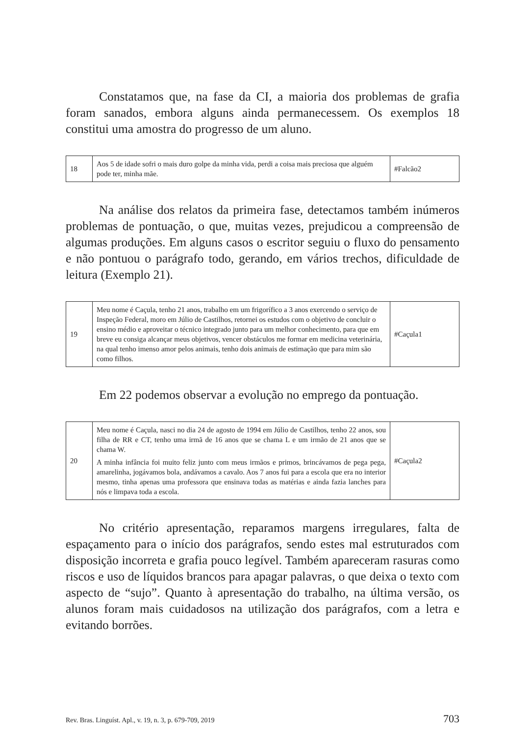Constatamos que, na fase da CI, a maioria dos problemas de grafia foram sanados, embora alguns ainda permanecessem. Os exemplos 18 constitui uma amostra do progresso de um aluno.
| 18 | Aos 5 de idade sofri o mais duro golpe da minha vida, perdi a coisa mais preciosa que alguém pode ter, minha mãe. | #Falcão2 |
Na análise dos relatos da primeira fase, detectamos também inúmeros problemas de pontuação, o que, muitas vezes, prejudicou a compreensão de algumas produções. Em alguns casos o escritor seguiu o fluxo do pensamento e não pontuou o parágrafo todo, gerando, em vários trechos, dificuldade de leitura (Exemplo 21).
| 19 | Meu nome é Caçula, tenho 21 anos, trabalho em um frigorífico a 3 anos exercendo o serviço de Inspeção Federal, moro em Júlio de Castilhos, retornei os estudos com o objetivo de concluir o ensino médio e aproveitar o técnico integrado junto para um melhor conhecimento, para que em breve eu consiga alcançar meus objetivos, vencer obstáculos me formar em medicina veterinária, na qual tenho imenso amor pelos animais, tenho dois animais de estimação que para mim são como filhos. | #Caçula1 |
Em 22 podemos observar a evolução no emprego da pontuação.
| 20 | Meu nome é Caçula, nasci no dia 24 de agosto de 1994 em Júlio de Castilhos, tenho 22 anos, sou filha de RR e CT, tenho uma irmã de 16 anos que se chama L e um irmão de 21 anos que se chama W. A minha infância foi muito feliz junto com meus irmãos e primos, brincávamos de pega pega, amarelinha, jogávamos bola, andávamos a cavalo. Aos 7 anos fui para a escola que era no interior mesmo, tinha apenas uma professora que ensinava todas as matérias e ainda fazia lanches para nós e limpava toda a escola. | #Caçula2 |
No critério apresentação, reparamos margens irregulares, falta de espaçamento para o início dos parágrafos, sendo estes mal estruturados com disposição incorreta e grafia pouco legível. Também apareceram rasuras como riscos e uso de líquidos brancos para apagar palavras, o que deixa o texto com aspecto de “sujo”. Quanto à apresentação do trabalho, na última versão, os alunos foram mais cuidadosos na utilização dos parágrafos, com a letra e evitando borrões.
Rev. Bras. Linguíst. Apl., v. 19, n. 3, p. 679-709, 2019 703